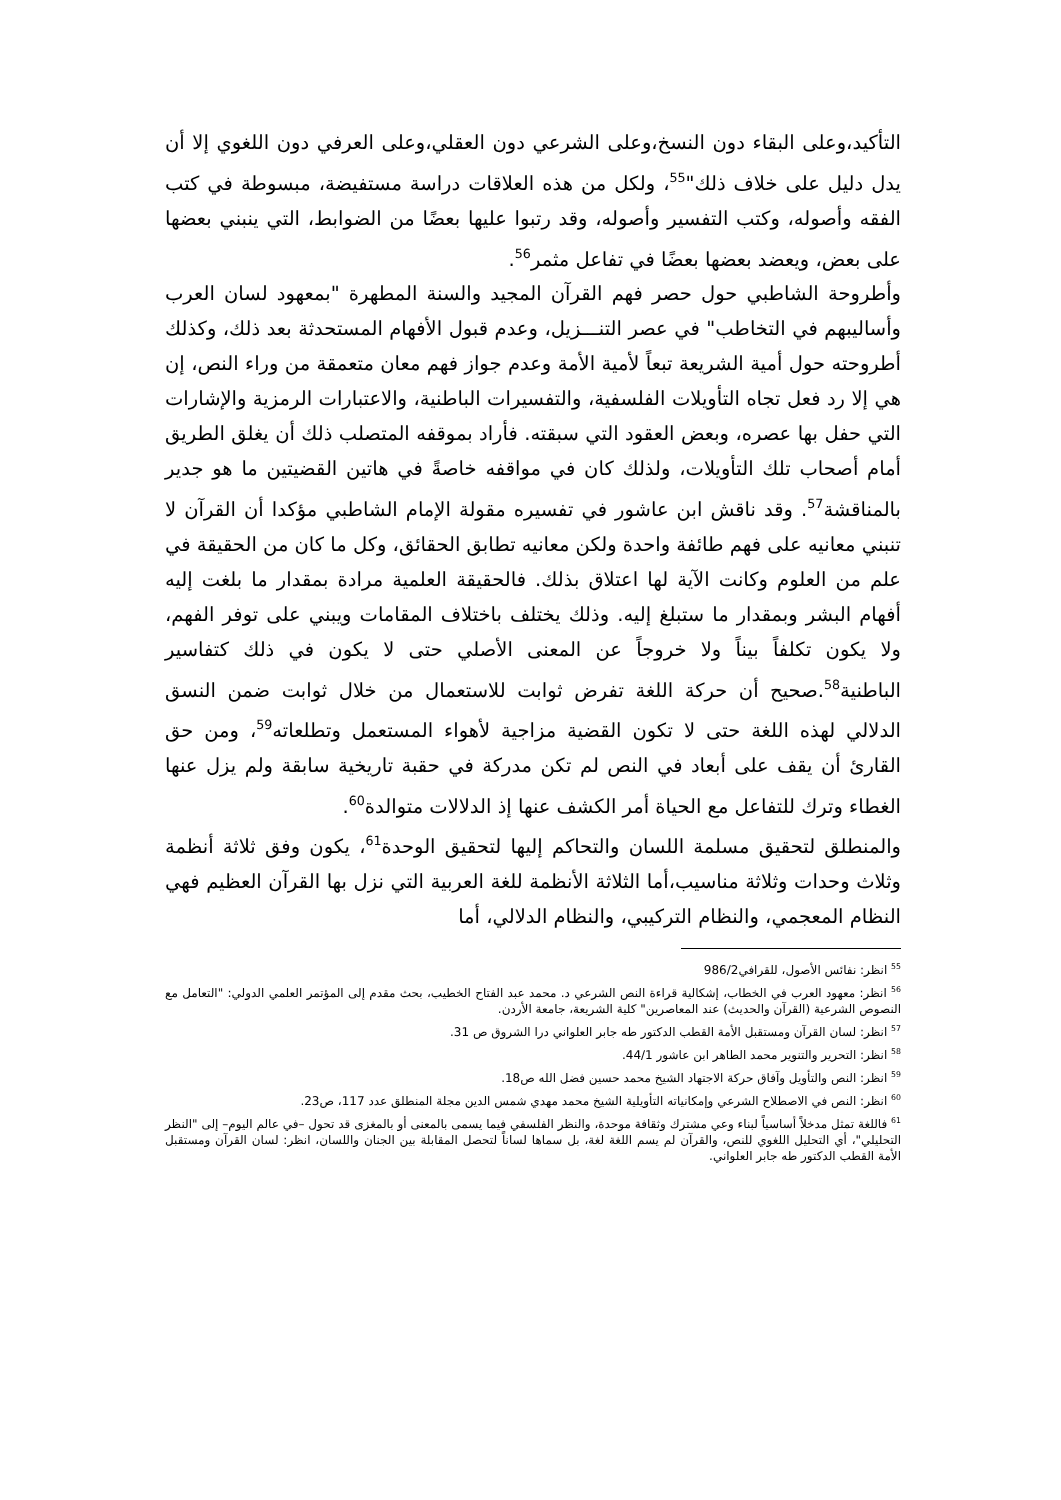التأكيد،وعلى البقاء دون النسخ،وعلى الشرعي دون العقلي،وعلى العرفي دون اللغوي إلا أن يدل دليل على خلاف ذلك"<sup>55</sup>، ولكل من هذه العلاقات دراسة مستفيضة، مبسوطة في كتب الفقه وأصوله، وكتب التفسير وأصوله، وقد رتبوا عليها بعضًا من الضوابط، التي ينبني بعضها على بعض، ويعضد بعضها بعضًا في تفاعل مثمر<sup>56</sup>.
وأطروحة الشاطبي حول حصر فهم القرآن المجيد والسنة المطهرة "بمعهود لسان العرب وأساليبهم في التخاطب" في عصر التنـــزيل، وعدم قبول الأفهام المستحدثة بعد ذلك، وكذلك أطروحته حول أمية الشريعة تبعاً لأمية الأمة وعدم جواز فهم معان متعمقة من وراء النص، إن هي إلا رد فعل تجاه التأويلات الفلسفية، والتفسيرات الباطنية، والاعتبارات الرمزية والإشارات التي حفل بها عصره، وبعض العقود التي سبقته. فأراد بموقفه المتصلب ذلك أن يغلق الطريق أمام أصحاب تلك التأويلات، ولذلك كان في مواقفه خاصةً في هاتين القضيتين ما هو جدير بالمناقشة<sup>57</sup>. وقد ناقش ابن عاشور في تفسيره مقولة الإمام الشاطبي مؤكدا أن القرآن لا تنبني معانيه على فهم طائفة واحدة ولكن معانيه تطابق الحقائق، وكل ما كان من الحقيقة في علم من العلوم وكانت الآية لها اعتلاق بذلك. فالحقيقة العلمية مرادة بمقدار ما بلغت إليه أفهام البشر وبمقدار ما ستبلغ إليه. وذلك يختلف باختلاف المقامات ويبني على توفر الفهم، ولا يكون تكلفاً بيناً ولا خروجاً عن المعنى الأصلي حتى لا يكون في ذلك كتفاسير الباطنية<sup>58</sup>.صحيح أن حركة اللغة تفرض ثوابت للاستعمال من خلال ثوابت ضمن النسق الدلالي لهذه اللغة حتى لا تكون القضية مزاجية لأهواء المستعمل وتطلعاته<sup>59</sup>، ومن حق القارئ أن يقف على أبعاد في النص لم تكن مدركة في حقبة تاريخية سابقة ولم يزل عنها الغطاء وترك للتفاعل مع الحياة أمر الكشف عنها إذ الدلالات متوالدة<sup>60</sup>.
والمنطلق لتحقيق مسلمة اللسان والتحاكم إليها لتحقيق الوحدة<sup>61</sup>، يكون وفق ثلاثة أنظمة وثلاث وحدات وثلاثة مناسيب،أما الثلاثة الأنظمة للغة العربية التي نزل بها القرآن العظيم فهي النظام المعجمي، والنظام التركيبي، والنظام الدلالي، أما
<sup>55</sup> انظر: نفائس الأصول، للقرافي986/2
<sup>56</sup> انظر: معهود العرب في الخطاب، إشكالية قراءة النص الشرعي د. محمد عبد الفتاح الخطيب، بحث مقدم إلى المؤتمر العلمي الدولي: "التعامل مع النصوص الشرعية (القرآن والحديث) عند المعاصرين" كلية الشريعة، جامعة الأردن.
<sup>57</sup> انظر: لسان القرآن ومستقبل الأمة القطب الدكتور طه جابر العلواني درا الشروق ص 31.
<sup>58</sup> انظر: التحرير والتنوير محمد الطاهر ابن عاشور 44/1.
<sup>59</sup> انظر: النص والتأويل وآفاق حركة الاجتهاد الشيخ محمد حسين فضل الله ص18.
<sup>60</sup> انظر: النص في الاصطلاح الشرعي وإمكانياته التأويلية الشيخ محمد مهدي شمس الدين مجلة المنطلق عدد 117، ص23.
<sup>61</sup> فاللغة تمثل مدخلاً أساسياً لبناء وعي مشترك وثقافة موحدة، والنظر الفلسفي فيما يسمى بالمعنى أو بالمغزى قد تحول –في عالم اليوم– إلى "النظر التحليلي"، أي التحليل اللغوي للنص، والقرآن لم يسم اللغة لغة، بل سماها لساناً لتحصل المقابلة بين الجنان واللسان، انظر: لسان القرآن ومستقبل الأمة القطب الدكتور طه جابر العلواني.